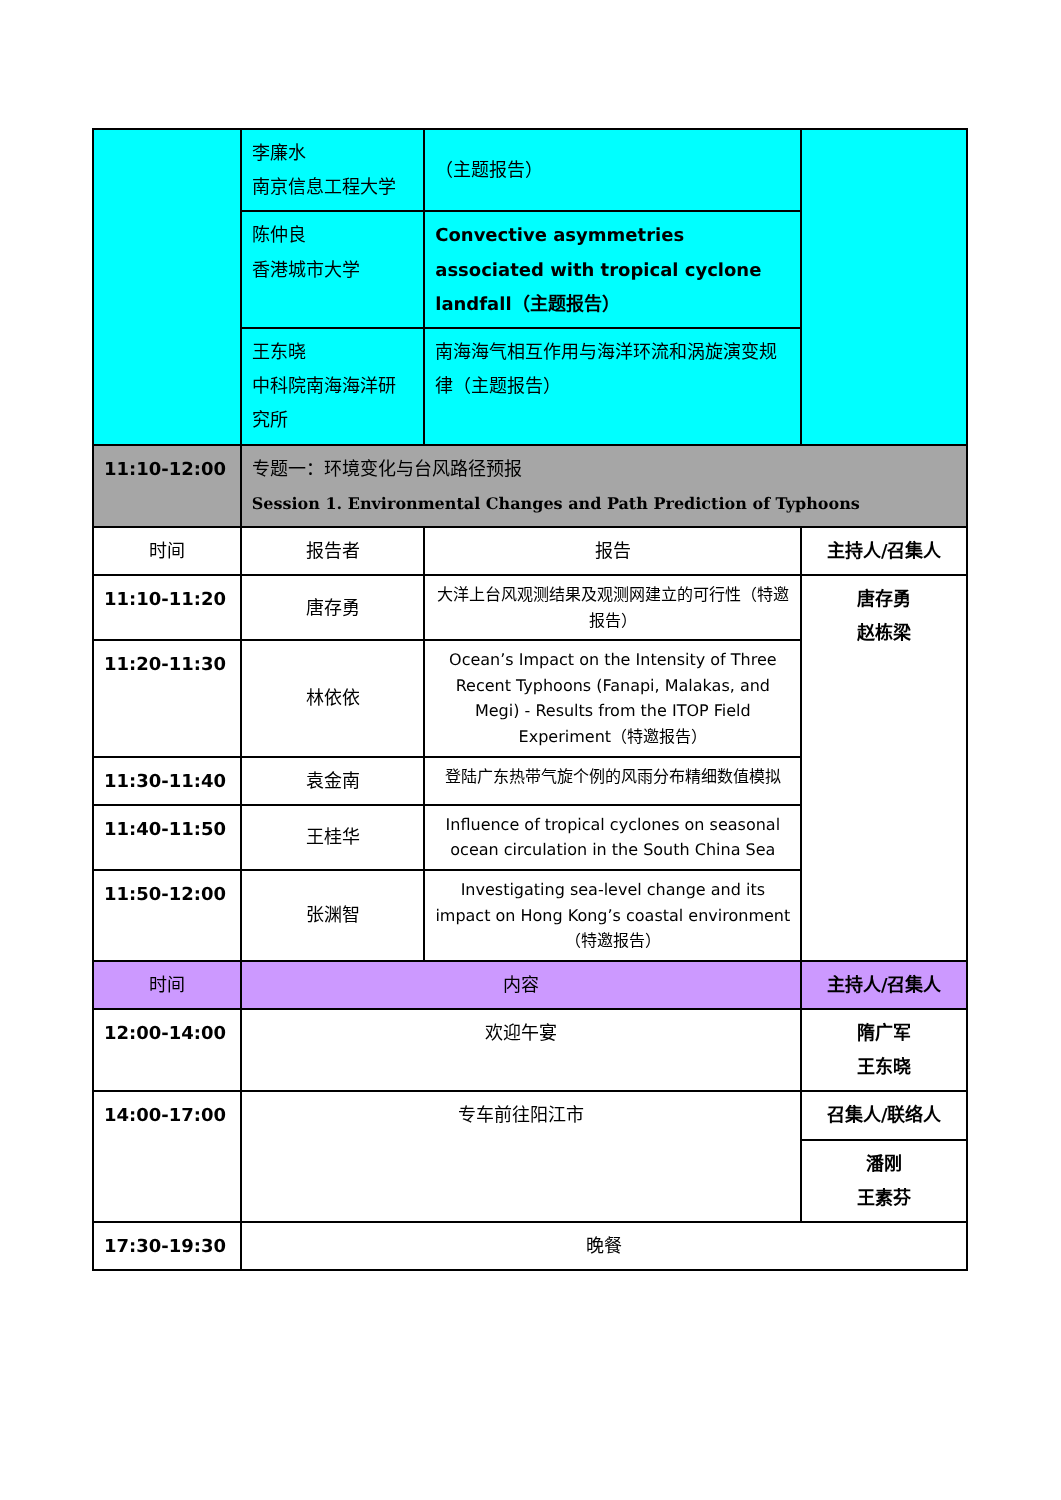| | 李廉水 南京信息工程大学 | （主题报告） | |
| | 陈仲良 香港城市大学 | Convective asymmetries associated with tropical cyclone landfall（主题报告） | |
| | 王东晓 中科院南海海洋研究所 | 南海海气相互作用与海洋环流和涡旋演变规律（主题报告） | |
| 11:10-12:00 | 专题一：环境变化与台风路径预报 Session 1. Environmental Changes and Path Prediction of Typhoons | | |
| 时间 | 报告者 | 报告 | 主持人/召集人 |
| 11:10-11:20 | 唐存勇 | 大洋上台风观测结果及观测网建立的可行性（特邀报告） | 唐存勇 赵栋梁 |
| 11:20-11:30 | 林依依 | Ocean’s Impact on the Intensity of Three Recent Typhoons (Fanapi, Malakas, and Megi) - Results from the ITOP Field Experiment（特邀报告） | |
| 11:30-11:40 | 袁金南 | 登陆广东热带气旋个例的风雨分布精细数值模拟 | |
| 11:40-11:50 | 王桂华 | Influence of tropical cyclones on seasonal ocean circulation in the South China Sea | |
| 11:50-12:00 | 张渊智 | Investigating sea-level change and its impact on Hong Kong’s coastal environment （特邀报告） | |
| 时间 | 内容 | | 主持人/召集人 |
| 12:00-14:00 | 欢迎午宴 | | 隋广军 王东晓 |
| 14:00-17:00 | 专车前往阳江市 | | 召集人/联络人 |
| | | | 潘刚 王素芬 |
| 17:30-19:30 | 晚餐 | | |